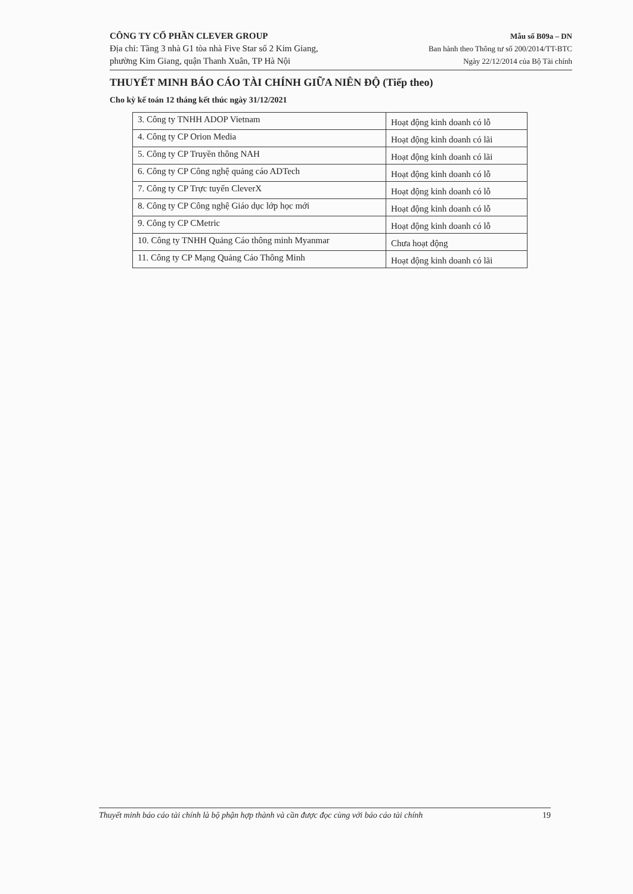CÔNG TY CỔ PHẦN CLEVER GROUP
Địa chỉ: Tầng 3 nhà G1 tòa nhà Five Star số 2 Kim Giang,
phường Kim Giang, quận Thanh Xuân, TP Hà Nội
Mẫu số B09a – DN
Ban hành theo Thông tư số 200/2014/TT-BTC
Ngày 22/12/2014 của Bộ Tài chính
THUYẾT MINH BÁO CÁO TÀI CHÍNH GIỮA NIÊN ĐỘ (Tiếp theo)
Cho kỳ kế toán 12 tháng kết thúc ngày 31/12/2021
| 3. Công ty TNHH ADOP Vietnam | Hoạt động kinh doanh có lỗ |
| 4. Công ty CP Orion Media | Hoạt động kinh doanh có lãi |
| 5. Công ty CP Truyền thông NAH | Hoạt động kinh doanh có lãi |
| 6. Công ty CP Công nghệ quảng cáo ADTech | Hoạt động kinh doanh có lỗ |
| 7. Công ty CP Trực tuyến CleverX | Hoạt động kinh doanh có lỗ |
| 8. Công ty CP Công nghệ Giáo dục lớp học mới | Hoạt động kinh doanh có lỗ |
| 9. Công ty CP CMetric | Hoạt động kinh doanh có lỗ |
| 10. Công ty TNHH Quảng Cáo thông minh Myanmar | Chưa hoạt động |
| 11. Công ty CP Mạng Quảng Cáo Thông Minh | Hoạt động kinh doanh có lãi |
Thuyết minh báo cáo tài chính là bộ phận hợp thành và cần được đọc cùng với báo cáo tài chính 19